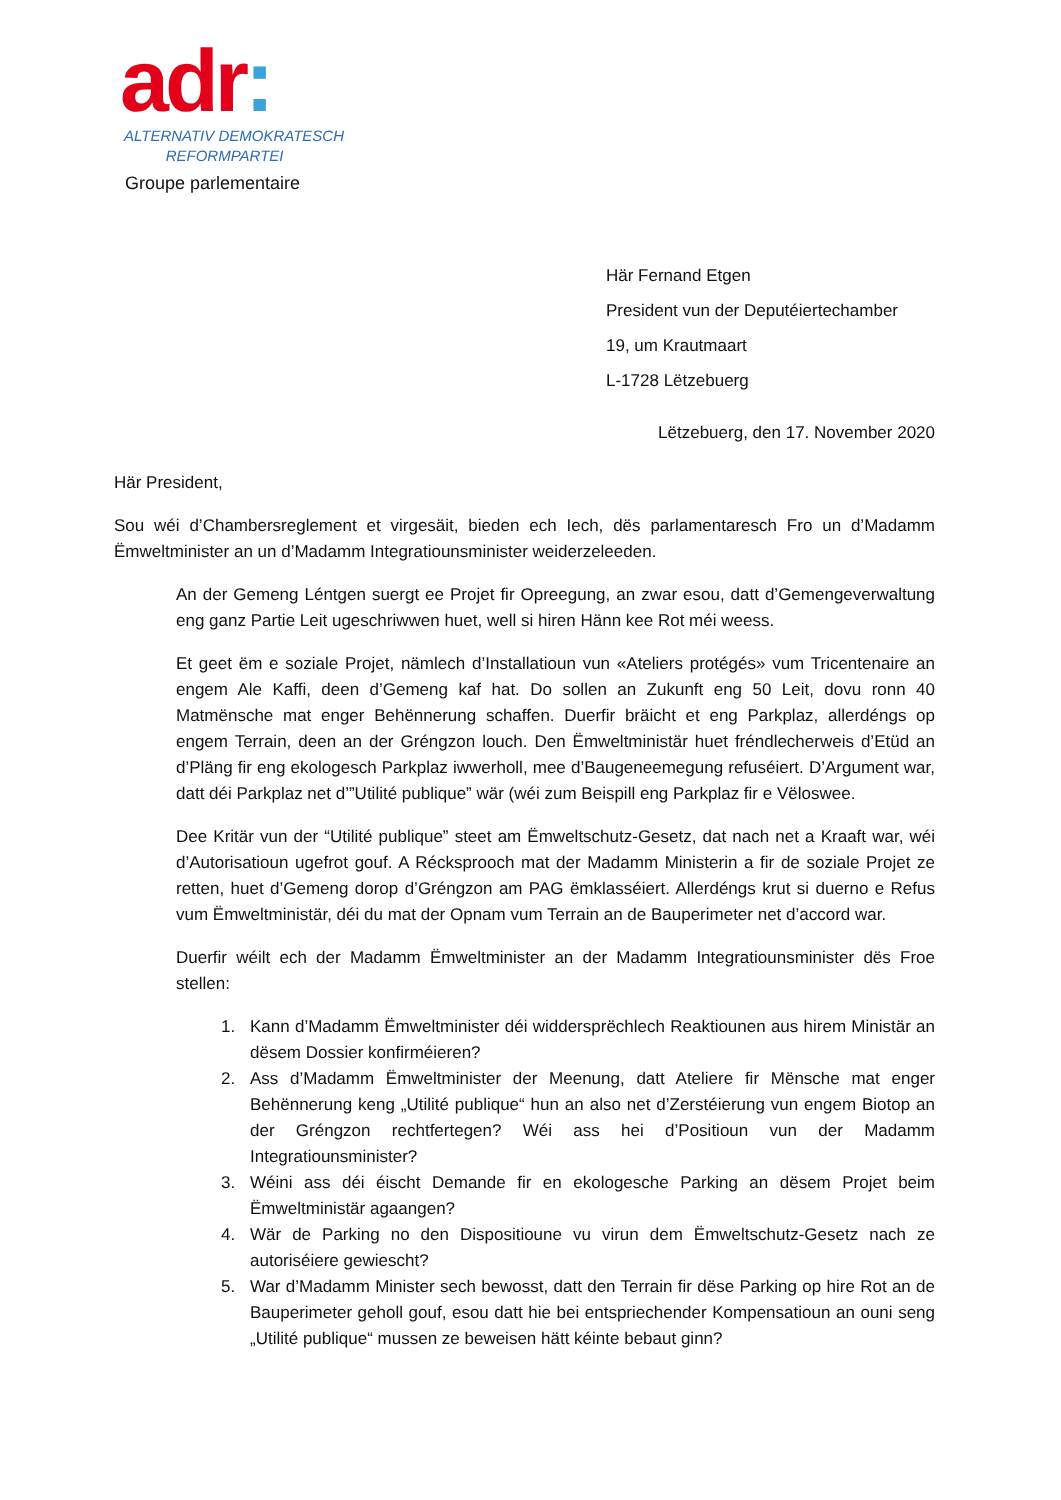adr:
ALTERNATIV DEMOKRATESCH
REFORMPARTEI
Groupe parlementaire
Här Fernand Etgen
President vun der Deputéiertechamber
19, um Krautmaart
L-1728 Lëtzebuerg
Lëtzebuerg, den 17. November 2020
Här President,
Sou wéi d’Chambersreglement et virgesäit, bieden ech Iech, dës parlamentaresch Fro un d’Madamm Ëmweltminister an un d’Madamm Integratiounsminister weiderzeleeden.
An der Gemeng Léntgen suergt ee Projet fir Opreegung, an zwar esou, datt d’Gemengeverwaltung eng ganz Partie Leit ugeschriwwen huet, well si hiren Hänn kee Rot méi weess.
Et geet ëm e soziale Projet, nämlech d’Installatioun vun «Ateliers protégés» vum Tricentenaire an engem Ale Kaffi, deen d’Gemeng kaf hat. Do sollen an Zukunft eng 50 Leit, dovu ronn 40 Matmënsche mat enger Behënnerung schaffen. Duerfir bräicht et eng Parkplaz, allerdéngs op engem Terrain, deen an der Gréngzon louch. Den Ëmweltministär huet fréndlecherweis d’Etüd an d’Pläng fir eng ekologesch Parkplaz iwwerholl, mee d’Baugeneemegung refuséiert. D’Argument war, datt déi Parkplaz net d’”Utilité publique” wär (wéi zum Beispill eng Parkplaz fir e Vëloswee.
Dee Kritär vun der “Utilité publique” steet am Ëmweltschutz-Gesetz, dat nach net a Kraaft war, wéi d’Autorisatioun ugefrot gouf. A Récksprooch mat der Madamm Ministerin a fir de soziale Projet ze retten, huet d’Gemeng dorop d’Gréngzon am PAG ëmklasséiert. Allerdéngs krut si duerno e Refus vum Ëmweltministär, déi du mat der Opnam vum Terrain an de Bauperimeter net d’accord war.
Duerfir wéilt ech der Madamm Ëmweltminister an der Madamm Integratiounsminister dës Froe stellen:
1. Kann d’Madamm Ëmweltminister déi widdersprëchlech Reaktiounen aus hirem Ministär an dësem Dossier konfirméieren?
2. Ass d’Madamm Ëmweltminister der Meenung, datt Ateliere fir Mënsche mat enger Behënnerung keng „Utilité publique“ hun an also net d’Zerstéierung vun engem Biotop an der Gréngzon rechtfertegen? Wéi ass hei d’Positioun vun der Madamm Integratiounsminister?
3. Wéini ass déi éischt Demande fir en ekologesche Parking an dësem Projet beim Ëmweltministär agaangen?
4. Wär de Parking no den Dispositioune vu virun dem Ëmweltschutz-Gesetz nach ze autoriséiere gewiescht?
5. War d’Madamm Minister sech bewosst, datt den Terrain fir dëse Parking op hire Rot an de Bauperimeter geholl gouf, esou datt hie bei entspriechender Kompensatioun an ouni seng „Utilité publique“ mussen ze beweisen hätt kéinte bebaut ginn?